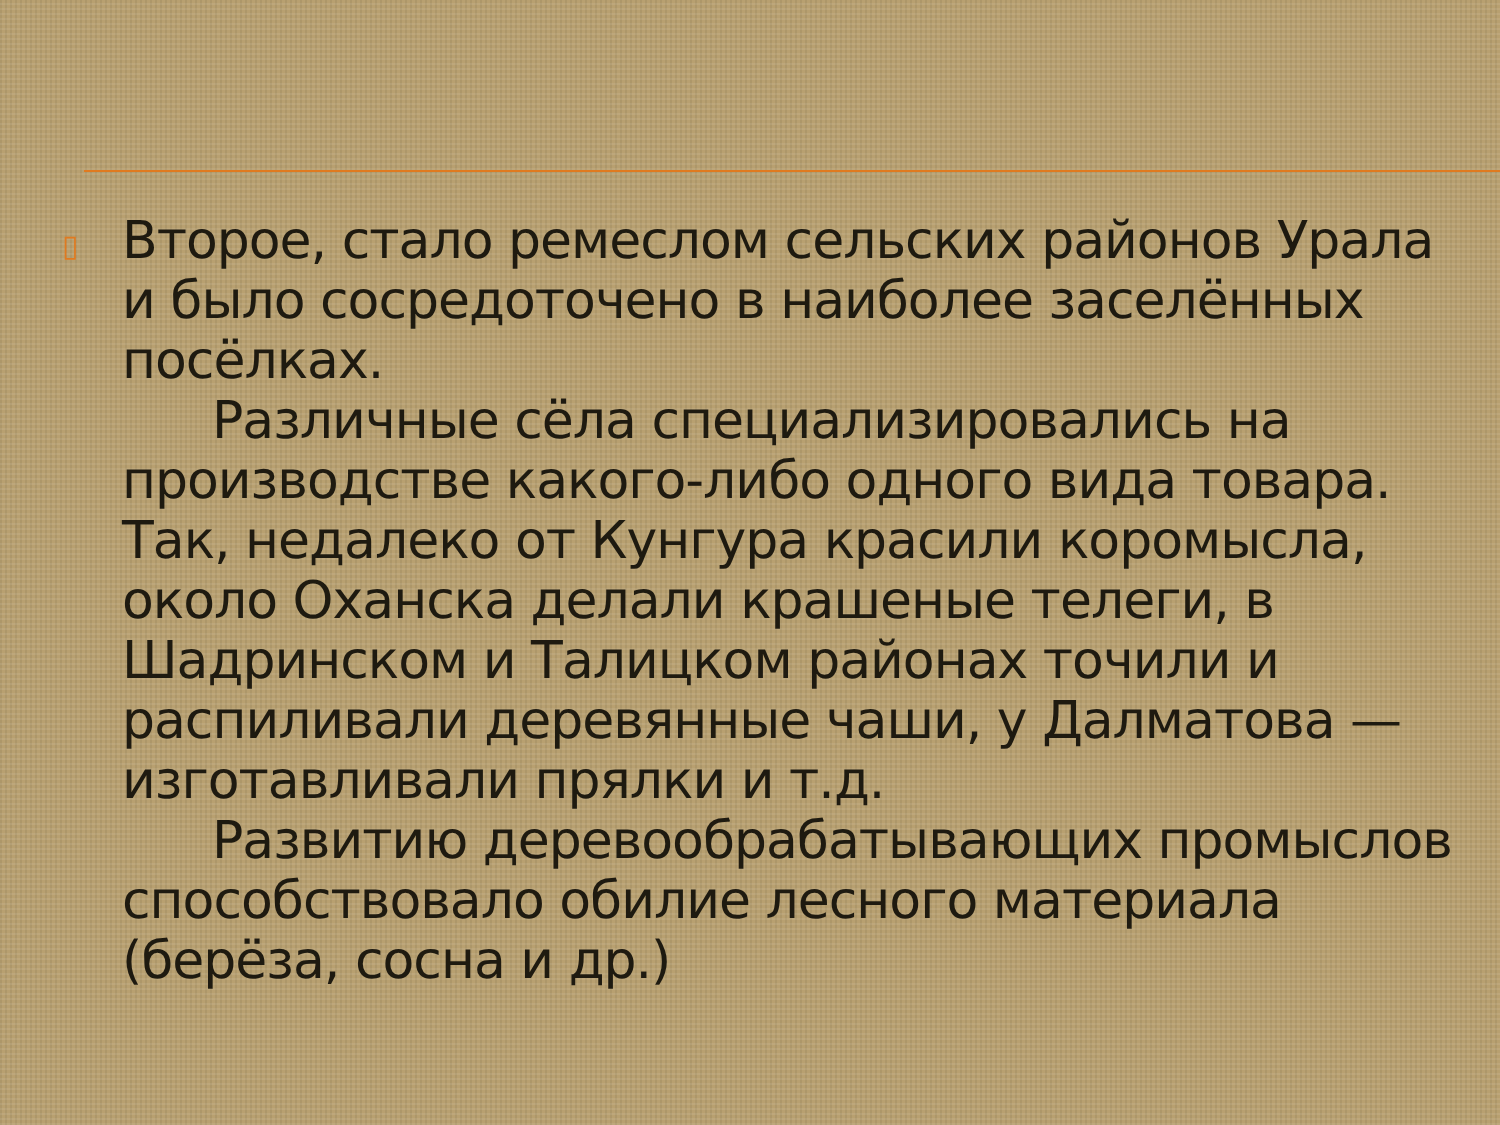▯
Второе, стало ремеслом сельских районов Урала и было сосредоточено в наиболее заселённых посёлках.
Различные сёла специализировались на производстве какого-либо одного вида товара. Так, недалеко от Кунгура красили коромысла, около Оханска делали крашеные телеги, в Шадринском и Талицком районах точили и распиливали деревянные чаши, у Далматова — изготавливали прялки и т.д.
Развитию деревообрабатывающих промыслов способствовало обилие лесного материала (берёза, сосна и др.)